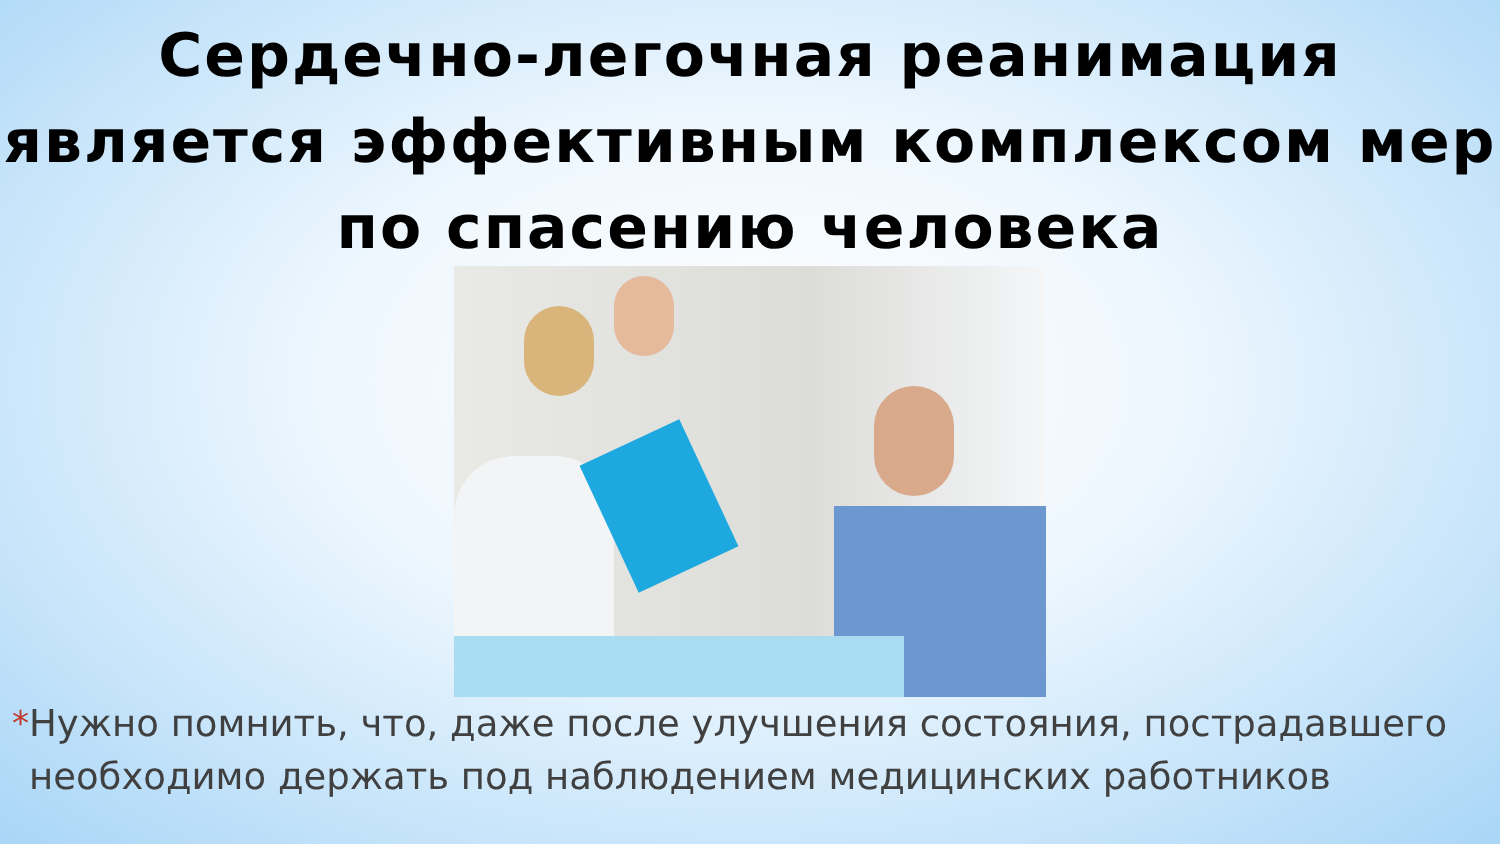Сердечно-легочная реанимация является эффективным комплексом мер по спасению человека
* Нужно помнить, что, даже после улучшения состояния, пострадавшего необходимо держать под наблюдением медицинских работников